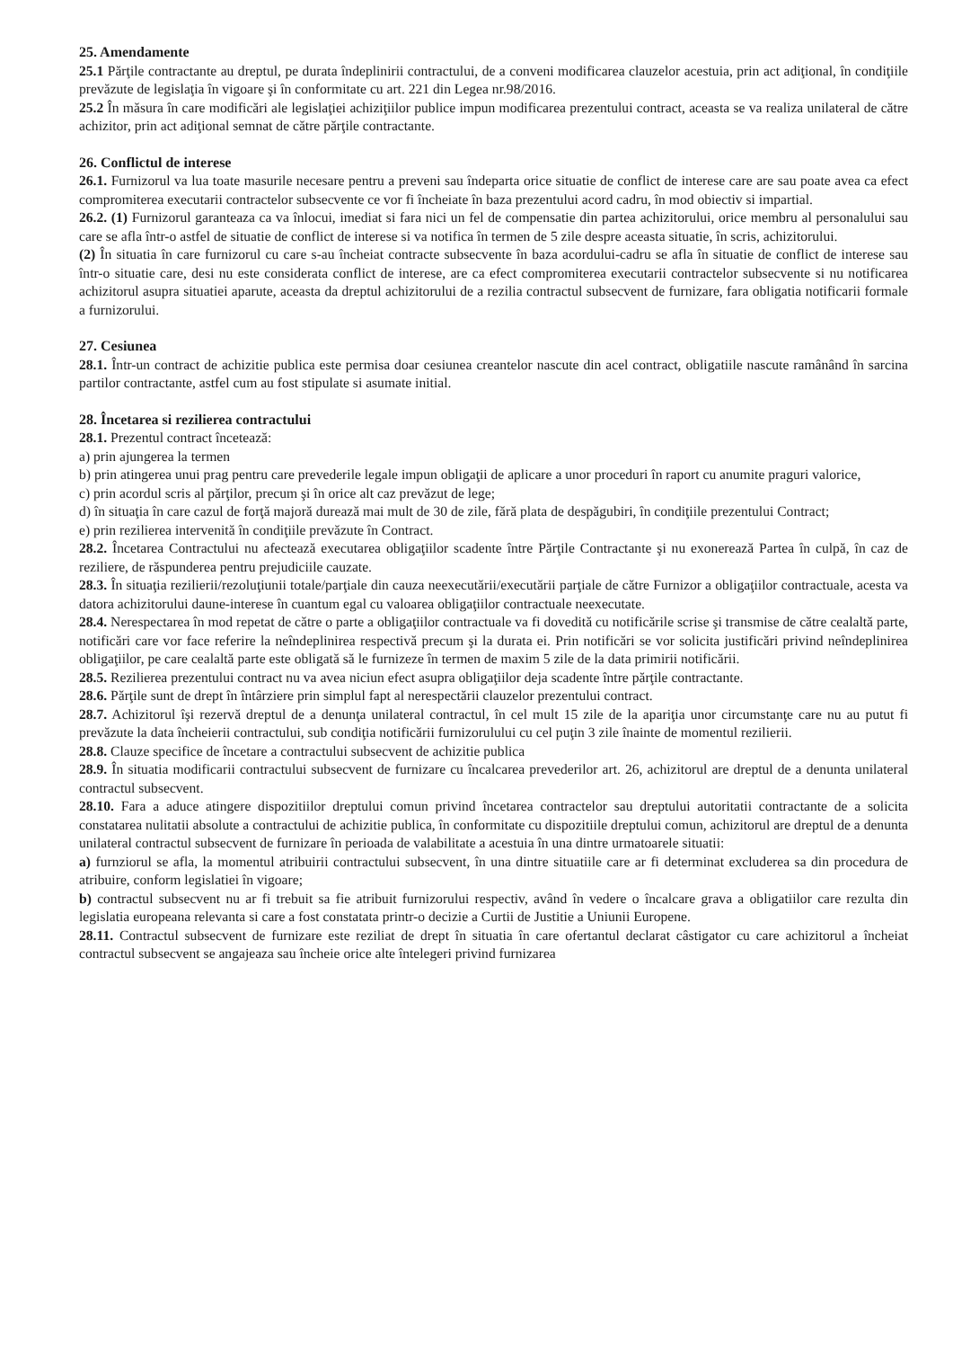25. Amendamente
25.1 Părţile contractante au dreptul, pe durata îndeplinirii contractului, de a conveni modificarea clauzelor acestuia, prin act adiţional, în condiţiile prevăzute de legislaţia în vigoare şi în conformitate cu art. 221 din Legea nr.98/2016.
25.2 În măsura în care modificări ale legislaţiei achiziţiilor publice impun modificarea prezentului contract, aceasta se va realiza unilateral de către achizitor, prin act adiţional semnat de către părţile contractante.
26. Conflictul de interese
26.1. Furnizorul va lua toate masurile necesare pentru a preveni sau îndeparta orice situatie de conflict de interese care are sau poate avea ca efect compromiterea executarii contractelor subsecvente ce vor fi încheiate în baza prezentului acord cadru, în mod obiectiv si impartial.
26.2. (1) Furnizorul garanteaza ca va înlocui, imediat si fara nici un fel de compensatie din partea achizitorului, orice membru al personalului sau care se afla într-o astfel de situatie de conflict de interese si va notifica în termen de 5 zile despre aceasta situatie, în scris, achizitorului.
(2) În situatia în care furnizorul cu care s-au încheiat contracte subsecvente în baza acordului-cadru se afla în situatie de conflict de interese sau într-o situatie care, desi nu este considerata conflict de interese, are ca efect compromiterea executarii contractelor subsecvente si nu notificarea achizitorul asupra situatiei aparute, aceasta da dreptul achizitorului de a rezilia contractul subsecvent de furnizare, fara obligatia notificarii formale a furnizorului.
27. Cesiunea
28.1. Într-un contract de achizitie publica este permisa doar cesiunea creantelor nascute din acel contract, obligatiile nascute ramânând în sarcina partilor contractante, astfel cum au fost stipulate si asumate initial.
28. Încetarea si rezilierea contractului
28.1. Prezentul contract încetează:
a) prin ajungerea la termen
b) prin atingerea unui prag pentru care prevederile legale impun obligaţii de aplicare a unor proceduri în raport cu anumite praguri valorice,
c) prin acordul scris al părţilor, precum şi în orice alt caz prevăzut de lege;
d) în situaţia în care cazul de forţă majoră durează mai mult de 30 de zile, fără plata de despăgubiri, în condiţiile prezentului Contract;
e) prin rezilierea intervenită în condiţiile prevăzute în Contract.
28.2. Încetarea Contractului nu afectează executarea obligaţiilor scadente între Părţile Contractante şi nu exonerează Partea în culpă, în caz de reziliere, de răspunderea pentru prejudiciile cauzate.
28.3. În situaţia rezilierii/rezoluţiunii totale/parţiale din cauza neexecutării/executării parţiale de către Furnizor a obligaţiilor contractuale, acesta va datora achizitorului daune-interese în cuantum egal cu valoarea obligaţiilor contractuale neexecutate.
28.4. Nerespectarea în mod repetat de către o parte a obligaţiilor contractuale va fi dovedită cu notificările scrise şi transmise de către cealaltă parte, notificări care vor face referire la neîndeplinirea respectivă precum şi la durata ei. Prin notificări se vor solicita justificări privind neîndeplinirea obligaţiilor, pe care cealaltă parte este obligată să le furnizeze în termen de maxim 5 zile de la data primirii notificării.
28.5. Rezilierea prezentului contract nu va avea niciun efect asupra obligaţiilor deja scadente între părţile contractante.
28.6. Părţile sunt de drept în întârziere prin simplul fapt al nerespectării clauzelor prezentului contract.
28.7. Achizitorul îşi rezervă dreptul de a denunţa unilateral contractul, în cel mult 15 zile de la apariţia unor circumstanţe care nu au putut fi prevăzute la data încheierii contractului, sub condiţia notificării furnizorulului cu cel puţin 3 zile înainte de momentul rezilierii.
28.8. Clauze specifice de încetare a contractului subsecvent de achizitie publica
28.9. În situatia modificarii contractului subsecvent de furnizare cu încalcarea prevederilor art. 26, achizitorul are dreptul de a denunta unilateral contractul subsecvent.
28.10. Fara a aduce atingere dispozitiilor dreptului comun privind încetarea contractelor sau dreptului autoritatii contractante de a solicita constatarea nulitatii absolute a contractului de achizitie publica, în conformitate cu dispozitiile dreptului comun, achizitorul are dreptul de a denunta unilateral contractul subsecvent de furnizare în perioada de valabilitate a acestuia în una dintre urmatoarele situatii:
a) furnziorul se afla, la momentul atribuirii contractului subsecvent, în una dintre situatiile care ar fi determinat excluderea sa din procedura de atribuire, conform legislatiei în vigoare;
b) contractul subsecvent nu ar fi trebuit sa fie atribuit furnizorului respectiv, având în vedere o încalcare grava a obligatiilor care rezulta din legislatia europeana relevanta si care a fost constatata printr-o decizie a Curtii de Justitie a Uniunii Europene.
28.11. Contractul subsecvent de furnizare este reziliat de drept în situatia în care ofertantul declarat câstigator cu care achizitorul a încheiat contractul subsecvent se angajeaza sau încheie orice alte întelegeri privind furnizarea